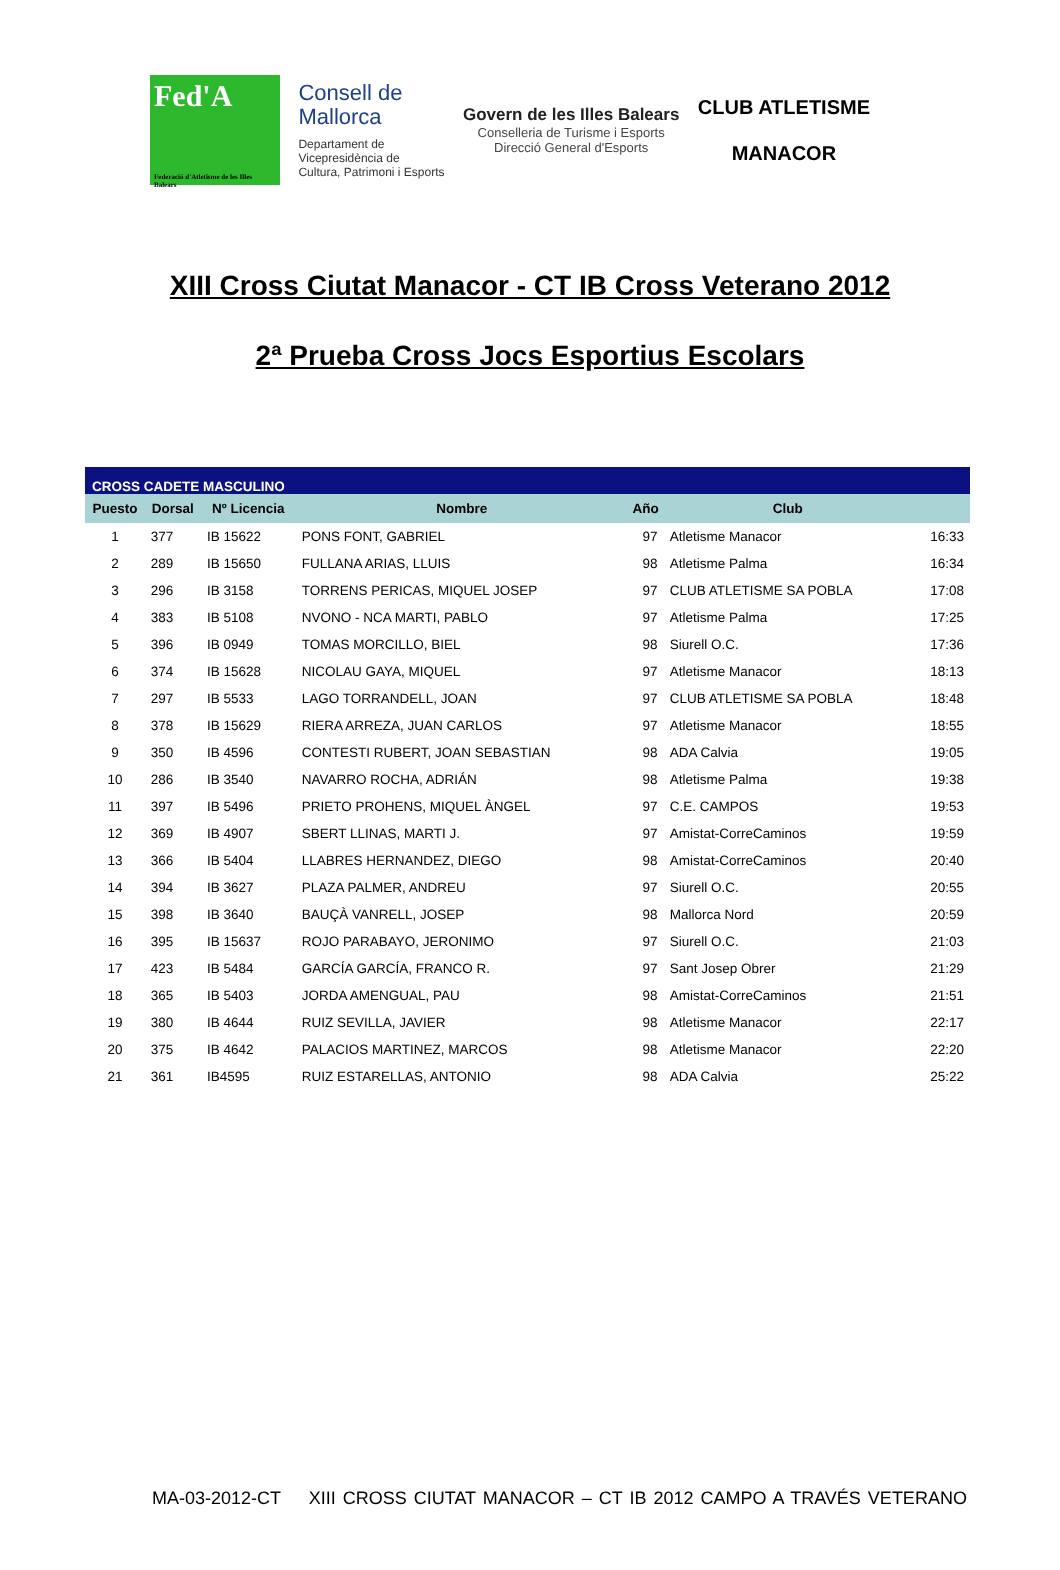Fed'A
Federació d'Atletisme de les Illes Balears
Consell de
Mallorca
Departament de
Vicepresidència de
Cultura, Patrimoni i Esports
Govern de les Illes Balears
Conselleria de Turisme i Esports
Direcció General d'Esports
CLUB ATLETISME
MANACOR
XIII Cross Ciutat Manacor - CT IB Cross Veterano 2012
2ª Prueba Cross Jocs Esportius Escolars
| CROSS CADETE MASCULINO | | | | | | |
| Puesto | Dorsal | Nº Licencia | Nombre | Año | Club | |
| 1 | 377 | IB 15622 | PONS FONT, GABRIEL | 97 | Atletisme Manacor | 16:33 |
| 2 | 289 | IB 15650 | FULLANA ARIAS, LLUIS | 98 | Atletisme Palma | 16:34 |
| 3 | 296 | IB 3158 | TORRENS PERICAS, MIQUEL JOSEP | 97 | CLUB ATLETISME SA POBLA | 17:08 |
| 4 | 383 | IB 5108 | NVONO - NCA MARTI, PABLO | 97 | Atletisme Palma | 17:25 |
| 5 | 396 | IB 0949 | TOMAS MORCILLO, BIEL | 98 | Siurell O.C. | 17:36 |
| 6 | 374 | IB 15628 | NICOLAU GAYA, MIQUEL | 97 | Atletisme Manacor | 18:13 |
| 7 | 297 | IB 5533 | LAGO TORRANDELL, JOAN | 97 | CLUB ATLETISME SA POBLA | 18:48 |
| 8 | 378 | IB 15629 | RIERA ARREZA, JUAN CARLOS | 97 | Atletisme Manacor | 18:55 |
| 9 | 350 | IB 4596 | CONTESTI RUBERT, JOAN SEBASTIAN | 98 | ADA Calvia | 19:05 |
| 10 | 286 | IB 3540 | NAVARRO ROCHA, ADRIÁN | 98 | Atletisme Palma | 19:38 |
| 11 | 397 | IB 5496 | PRIETO PROHENS, MIQUEL ÀNGEL | 97 | C.E. CAMPOS | 19:53 |
| 12 | 369 | IB 4907 | SBERT LLINAS, MARTI J. | 97 | Amistat-CorreCaminos | 19:59 |
| 13 | 366 | IB 5404 | LLABRES HERNANDEZ, DIEGO | 98 | Amistat-CorreCaminos | 20:40 |
| 14 | 394 | IB 3627 | PLAZA PALMER, ANDREU | 97 | Siurell O.C. | 20:55 |
| 15 | 398 | IB 3640 | BAUÇÀ VANRELL, JOSEP | 98 | Mallorca Nord | 20:59 |
| 16 | 395 | IB 15637 | ROJO PARABAYO, JERONIMO | 97 | Siurell O.C. | 21:03 |
| 17 | 423 | IB 5484 | GARCÍA GARCÍA, FRANCO R. | 97 | Sant Josep Obrer | 21:29 |
| 18 | 365 | IB 5403 | JORDA AMENGUAL, PAU | 98 | Amistat-CorreCaminos | 21:51 |
| 19 | 380 | IB 4644 | RUIZ SEVILLA, JAVIER | 98 | Atletisme Manacor | 22:17 |
| 20 | 375 | IB 4642 | PALACIOS MARTINEZ, MARCOS | 98 | Atletisme Manacor | 22:20 |
| 21 | 361 | IB4595 | RUIZ ESTARELLAS, ANTONIO | 98 | ADA Calvia | 25:22 |
MA-03-2012-CT XIII CROSS CIUTAT MANACOR – CT IB 2012 CAMPO A TRAVÉS VETERANO